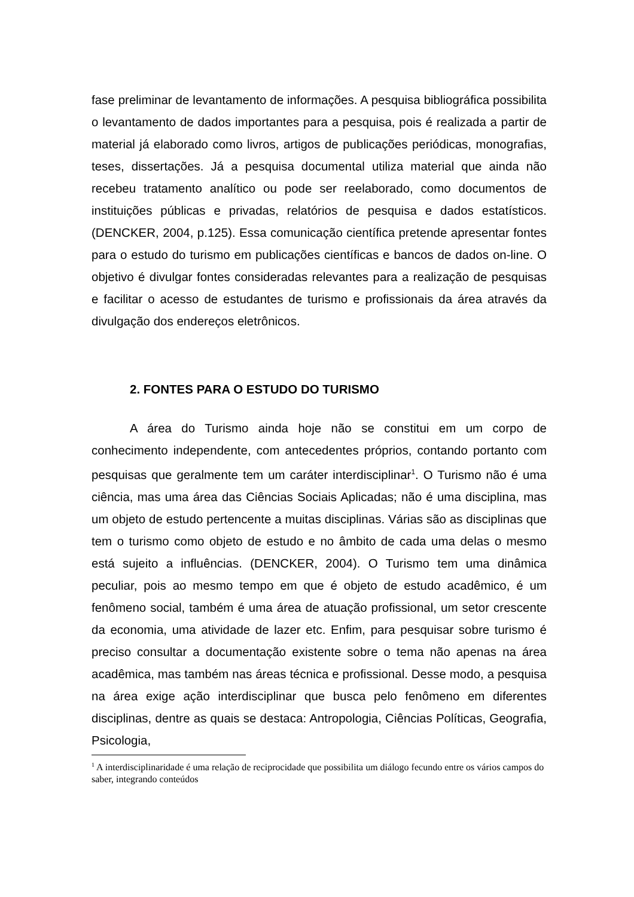fase preliminar de levantamento de informações. A pesquisa bibliográfica possibilita o levantamento de dados importantes para a pesquisa, pois é realizada a partir de material já elaborado como livros, artigos de publicações periódicas, monografias, teses, dissertações. Já a pesquisa documental utiliza material que ainda não recebeu tratamento analítico ou pode ser reelaborado, como documentos de instituições públicas e privadas, relatórios de pesquisa e dados estatísticos. (DENCKER, 2004, p.125). Essa comunicação científica pretende apresentar fontes para o estudo do turismo em publicações científicas e bancos de dados on-line. O objetivo é divulgar fontes consideradas relevantes para a realização de pesquisas e facilitar o acesso de estudantes de turismo e profissionais da área através da divulgação dos endereços eletrônicos.
2. FONTES PARA O ESTUDO DO TURISMO
A área do Turismo ainda hoje não se constitui em um corpo de conhecimento independente, com antecedentes próprios, contando portanto com pesquisas que geralmente tem um caráter interdisciplinar<sup>1</sup>. O Turismo não é uma ciência, mas uma área das Ciências Sociais Aplicadas; não é uma disciplina, mas um objeto de estudo pertencente a muitas disciplinas. Várias são as disciplinas que tem o turismo como objeto de estudo e no âmbito de cada uma delas o mesmo está sujeito a influências. (DENCKER, 2004). O Turismo tem uma dinâmica peculiar, pois ao mesmo tempo em que é objeto de estudo acadêmico, é um fenômeno social, também é uma área de atuação profissional, um setor crescente da economia, uma atividade de lazer etc. Enfim, para pesquisar sobre turismo é preciso consultar a documentação existente sobre o tema não apenas na área acadêmica, mas também nas áreas técnica e profissional. Desse modo, a pesquisa na área exige ação interdisciplinar que busca pelo fenômeno em diferentes disciplinas, dentre as quais se destaca: Antropologia, Ciências Políticas, Geografia, Psicologia,
<sup>1</sup> A interdisciplinaridade é uma relação de reciprocidade que possibilita um diálogo fecundo entre os vários campos do saber, integrando conteúdos